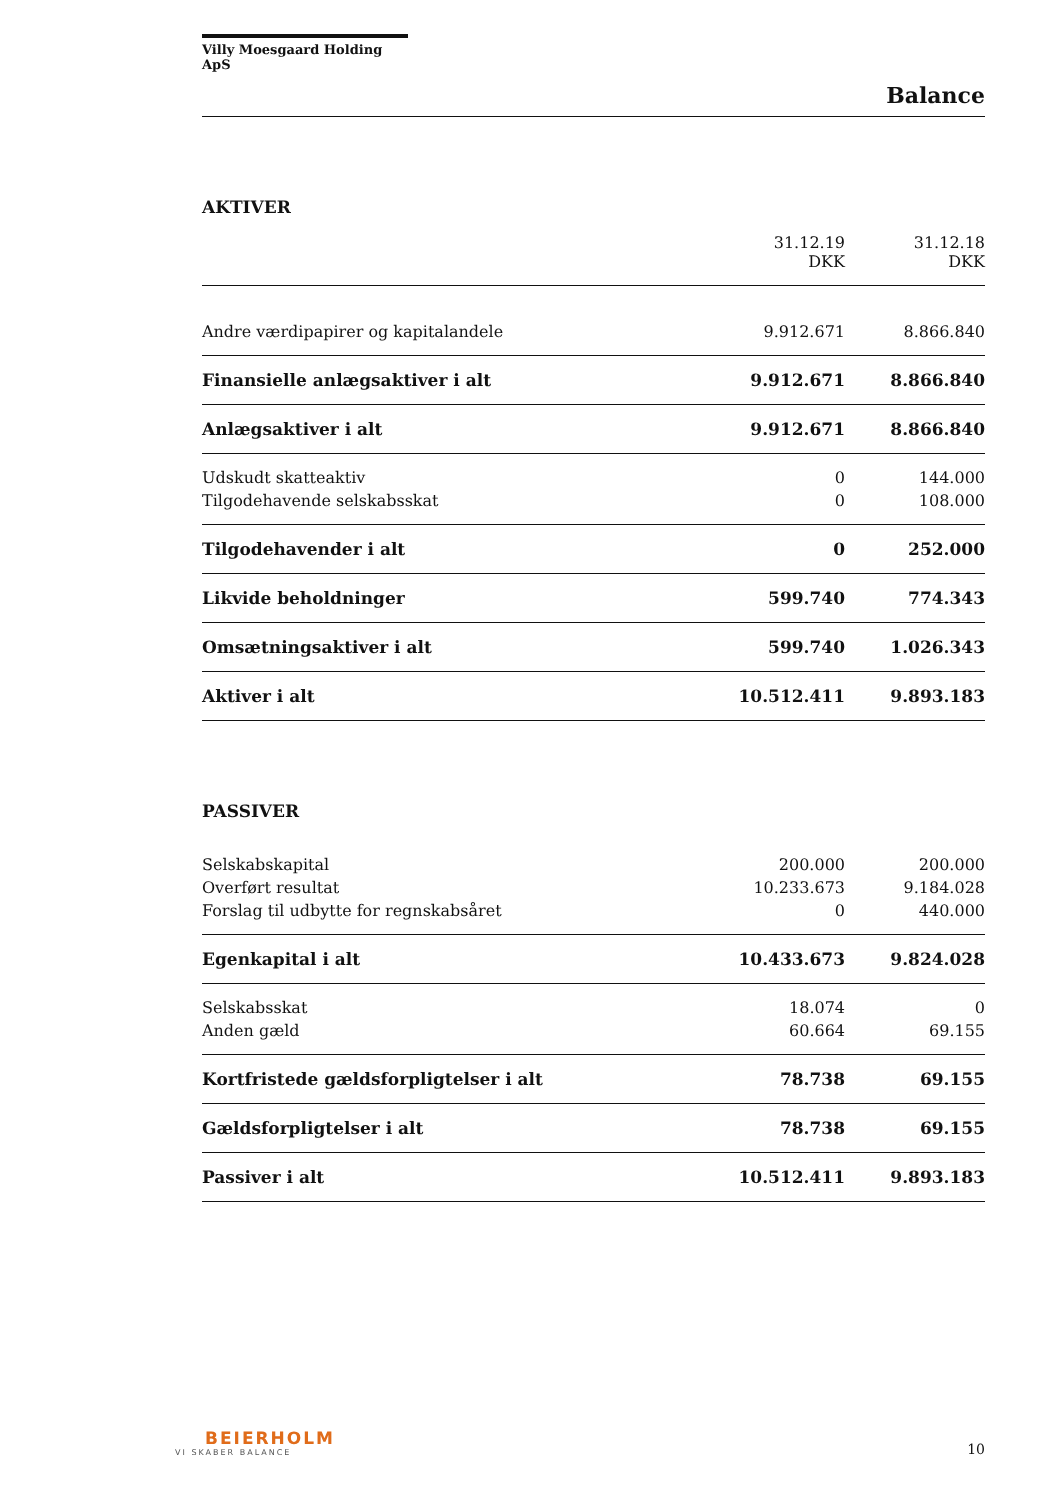Villy Moesgaard Holding ApS
Balance
AKTIVER
| | 31.12.19 DKK | 31.12.18 DKK |
| Andre værdipapirer og kapitalandele | 9.912.671 | 8.866.840 |
| Finansielle anlægsaktiver i alt | 9.912.671 | 8.866.840 |
| Anlægsaktiver i alt | 9.912.671 | 8.866.840 |
| Udskudt skatteaktiv | 0 | 144.000 |
| Tilgodehavende selskabsskat | 0 | 108.000 |
| Tilgodehavender i alt | 0 | 252.000 |
| Likvide beholdninger | 599.740 | 774.343 |
| Omsætningsaktiver i alt | 599.740 | 1.026.343 |
| Aktiver i alt | 10.512.411 | 9.893.183 |
PASSIVER
| Selskabskapital | 200.000 | 200.000 |
| Overført resultat | 10.233.673 | 9.184.028 |
| Forslag til udbytte for regnskabsåret | 0 | 440.000 |
| Egenkapital i alt | 10.433.673 | 9.824.028 |
| Selskabsskat | 18.074 | 0 |
| Anden gæld | 60.664 | 69.155 |
| Kortfristede gældsforpligtelser i alt | 78.738 | 69.155 |
| Gældsforpligtelser i alt | 78.738 | 69.155 |
| Passiver i alt | 10.512.411 | 9.893.183 |
BEIERHOLM
VI SKABER BALANCE
10